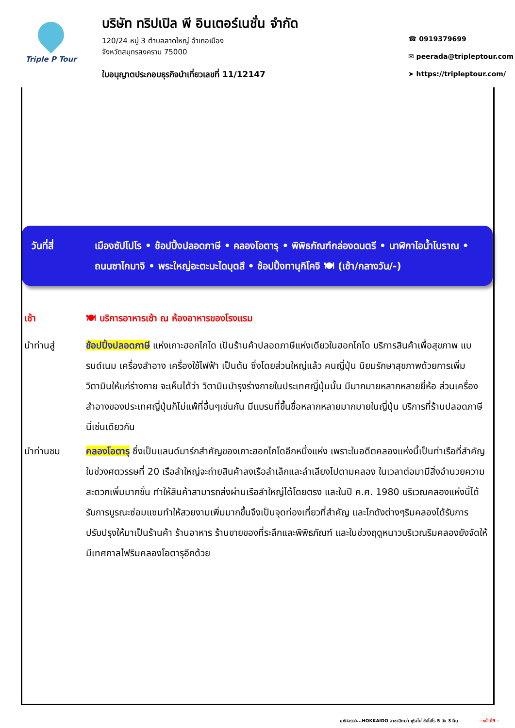Triple P Tour
บริษัท ทริปเปิล พี อินเตอร์เนชั่น จำกัด
120/24 หมู่ 3 ตำบลลาดใหญ่ อำเภอเมือง
จังหวัดสมุทรสงคราม 75000
ใบอนุญาตประกอบธุรกิจนำเที่ยวเลขที่ 11/12147
☎ 0919379699
✉ peerada@tripleptour.com
➤ https://tripleptour.com/
วันที่สี่ เมืองซัปโปโร • ช้อปปิ้งปลอดภาษี • คลองโอตารุ • พิพิธภัณฑ์กล่องดนตรี • นาฬิกาไอน้ำโบราณ • ถนนซาไกมาจิ • พระใหญ่อะตะมะไดบุตสึ • ช้อปปิ้งทานุกิโคจิ 🍽 (เช้า/กลางวัน/-)
เช้า 🍽 บริการอาหารเช้า ณ ห้องอาหารของโรงแรม
นำท่านสู่ ช้อปปิ้งปลอดภาษี แห่งเกาะฮอกไกโด เป็นร้านค้าปลอดภาษีแห่งเดียวในฮอกไกโด บริการสินค้าเพื่อสุขภาพ แบรนด์เนม เครื่องสำอาง เครื่องใช้ไฟฟ้า เป็นต้น ซึ่งโดยส่วนใหญ่แล้ว คนญี่ปุ่น นิยมรักษาสุขภาพด้วยการเพิ่มวิตามินให้แก่ร่างกาย จะเห็นได้ว่า วิตามินบำรุงร่างกายในประเทศญี่ปุ่นนั้น มีมากมายหลากหลายยี่ห้อ ส่วนเครื่องสำอางของประเทศญี่ปุ่นก็ไม่แพ้ที่อื่นๆเช่นกัน มีแบรนที่ขึ้นชื่อหลากหลายมากมายในญี่ปุ่น บริการที่ร้านปลอดภาษีนี้เช่นเดียวกัน
นำท่านชม คลองโอตารุ ซึ่งเป็นแลนด์มาร์กสำคัญของเกาะฮอกไกโดอีกหนึ่งแห่ง เพราะในอดีตคลองแห่งนี้เป็นท่าเรือที่สำคัญในช่วงศตวรรษที่ 20 เรือลำใหญ่จะถ่ายสินค้าลงเรือลำเล็กและลำเลียงไปตามคลอง ในเวลาต่อมามีสิ่งอำนวยความสะดวกเพิ่มมากขึ้น ทำให้สินค้าสามารถส่งผ่านเรือลำใหญ่ได้โดยตรง และในปี ค.ศ. 1980 บริเวณคลองแห่งนี้ได้รับการบูรณะซ่อมแซมทำให้สวยงามเพิ่มมากขึ้นจึงเป็นจุดท่องเที่ยวที่สำคัญ และโกดังต่างๆริมคลองได้รับการปรับปรุงให้มาเป็นร้านค้า ร้านอาหาร ร้านขายของที่ระลึกและพิพิธภัณฑ์ และในช่วงฤดูหนาวบริเวณริมคลองยังจัดให้มีเทศกาลไฟริมคลองโอตารุอีกด้วย
มหัศจรรย์...HOKKAIDO อาซาฮิกาว่า ฟูราโน่ ซัปโปโร 5 วัน 3 คืน - หน้าที่9 -